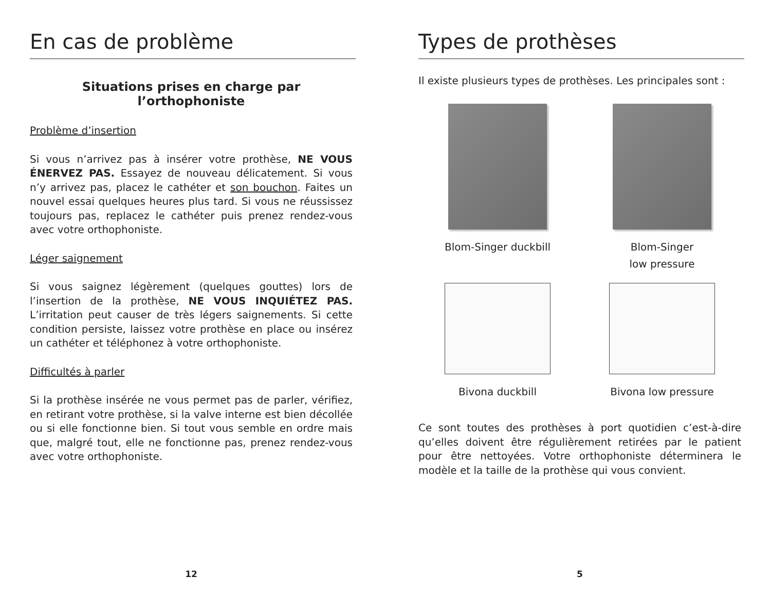En cas de problème
Situations prises en charge par
l’orthophoniste
Problème d’insertion
Si vous n’arrivez pas à insérer votre prothèse, NE VOUS ÉNERVEZ PAS. Essayez de nouveau délicatement. Si vous n’y arrivez pas, placez le cathéter et son bouchon. Faites un nouvel essai quelques heures plus tard. Si vous ne réussissez toujours pas, replacez le cathéter puis prenez rendez-vous avec votre orthophoniste.
Léger saignement
Si vous saignez légèrement (quelques gouttes) lors de l’insertion de la prothèse, NE VOUS INQUIÉTEZ PAS. L’irritation peut causer de très légers saignements. Si cette condition persiste, laissez votre prothèse en place ou insérez un cathéter et téléphonez à votre orthophoniste.
Difficultés à parler
Si la prothèse insérée ne vous permet pas de parler, vérifiez, en retirant votre prothèse, si la valve interne est bien décollée ou si elle fonctionne bien. Si tout vous semble en ordre mais que, malgré tout, elle ne fonctionne pas, prenez rendez-vous avec votre orthophoniste.
12
Types de prothèses
Il existe plusieurs types de prothèses. Les principales sont :
Blom-Singer duckbill
Blom-Singer
low pressure
Bivona duckbill
Bivona low pressure
Ce sont toutes des prothèses à port quotidien c’est-à-dire qu’elles doivent être régulièrement retirées par le patient pour être nettoyées. Votre orthophoniste déterminera le modèle et la taille de la prothèse qui vous convient.
5